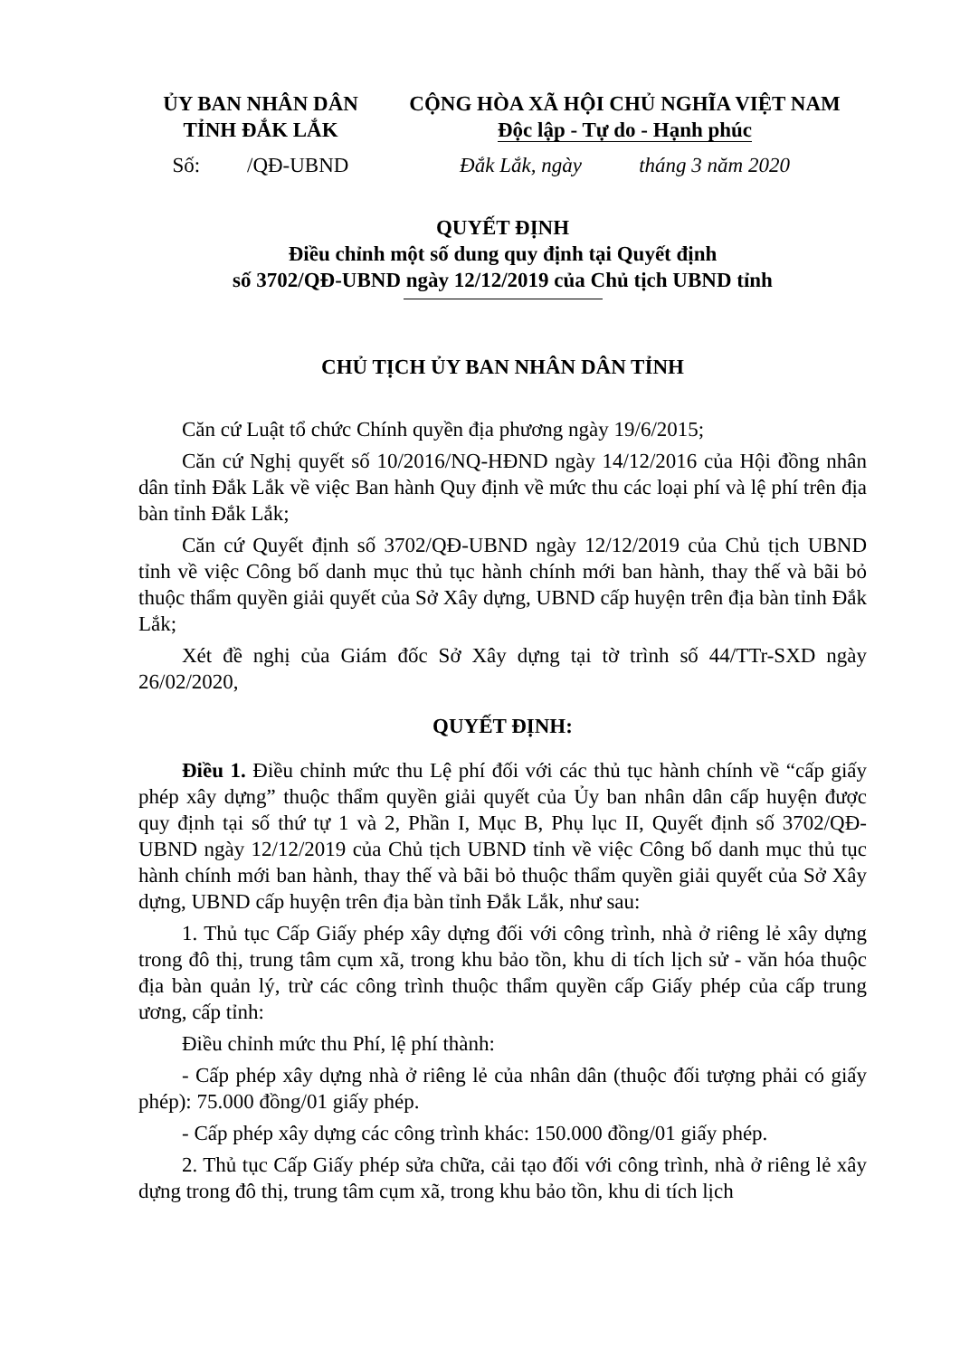ỦY BAN NHÂN DÂN
TỈNH ĐẮK LẮK
CỘNG HÒA XÃ HỘI CHỦ NGHĨA VIỆT NAM
Độc lập - Tự do - Hạnh phúc
Số: /QĐ-UBND
Đắk Lắk, ngày tháng 3 năm 2020
QUYẾT ĐỊNH
Điều chỉnh một số dung quy định tại Quyết định
số 3702/QĐ-UBND ngày 12/12/2019 của Chủ tịch UBND tỉnh
CHỦ TỊCH ỦY BAN NHÂN DÂN TỈNH
Căn cứ Luật tổ chức Chính quyền địa phương ngày 19/6/2015;
Căn cứ Nghị quyết số 10/2016/NQ-HĐND ngày 14/12/2016 của Hội đồng nhân dân tỉnh Đắk Lắk về việc Ban hành Quy định về mức thu các loại phí và lệ phí trên địa bàn tỉnh Đắk Lắk;
Căn cứ Quyết định số 3702/QĐ-UBND ngày 12/12/2019 của Chủ tịch UBND tỉnh về việc Công bố danh mục thủ tục hành chính mới ban hành, thay thế và bãi bỏ thuộc thẩm quyền giải quyết của Sở Xây dựng, UBND cấp huyện trên địa bàn tỉnh Đắk Lắk;
Xét đề nghị của Giám đốc Sở Xây dựng tại tờ trình số 44/TTr-SXD ngày 26/02/2020,
QUYẾT ĐỊNH:
Điều 1. Điều chỉnh mức thu Lệ phí đối với các thủ tục hành chính về “cấp giấy phép xây dựng” thuộc thẩm quyền giải quyết của Ủy ban nhân dân cấp huyện được quy định tại số thứ tự 1 và 2, Phần I, Mục B, Phụ lục II, Quyết định số 3702/QĐ-UBND ngày 12/12/2019 của Chủ tịch UBND tỉnh về việc Công bố danh mục thủ tục hành chính mới ban hành, thay thế và bãi bỏ thuộc thẩm quyền giải quyết của Sở Xây dựng, UBND cấp huyện trên địa bàn tỉnh Đắk Lắk, như sau:
1. Thủ tục Cấp Giấy phép xây dựng đối với công trình, nhà ở riêng lẻ xây dựng trong đô thị, trung tâm cụm xã, trong khu bảo tồn, khu di tích lịch sử - văn hóa thuộc địa bàn quản lý, trừ các công trình thuộc thẩm quyền cấp Giấy phép của cấp trung ương, cấp tỉnh:
Điều chỉnh mức thu Phí, lệ phí thành:
- Cấp phép xây dựng nhà ở riêng lẻ của nhân dân (thuộc đối tượng phải có giấy phép): 75.000 đồng/01 giấy phép.
- Cấp phép xây dựng các công trình khác: 150.000 đồng/01 giấy phép.
2. Thủ tục Cấp Giấy phép sửa chữa, cải tạo đối với công trình, nhà ở riêng lẻ xây dựng trong đô thị, trung tâm cụm xã, trong khu bảo tồn, khu di tích lịch